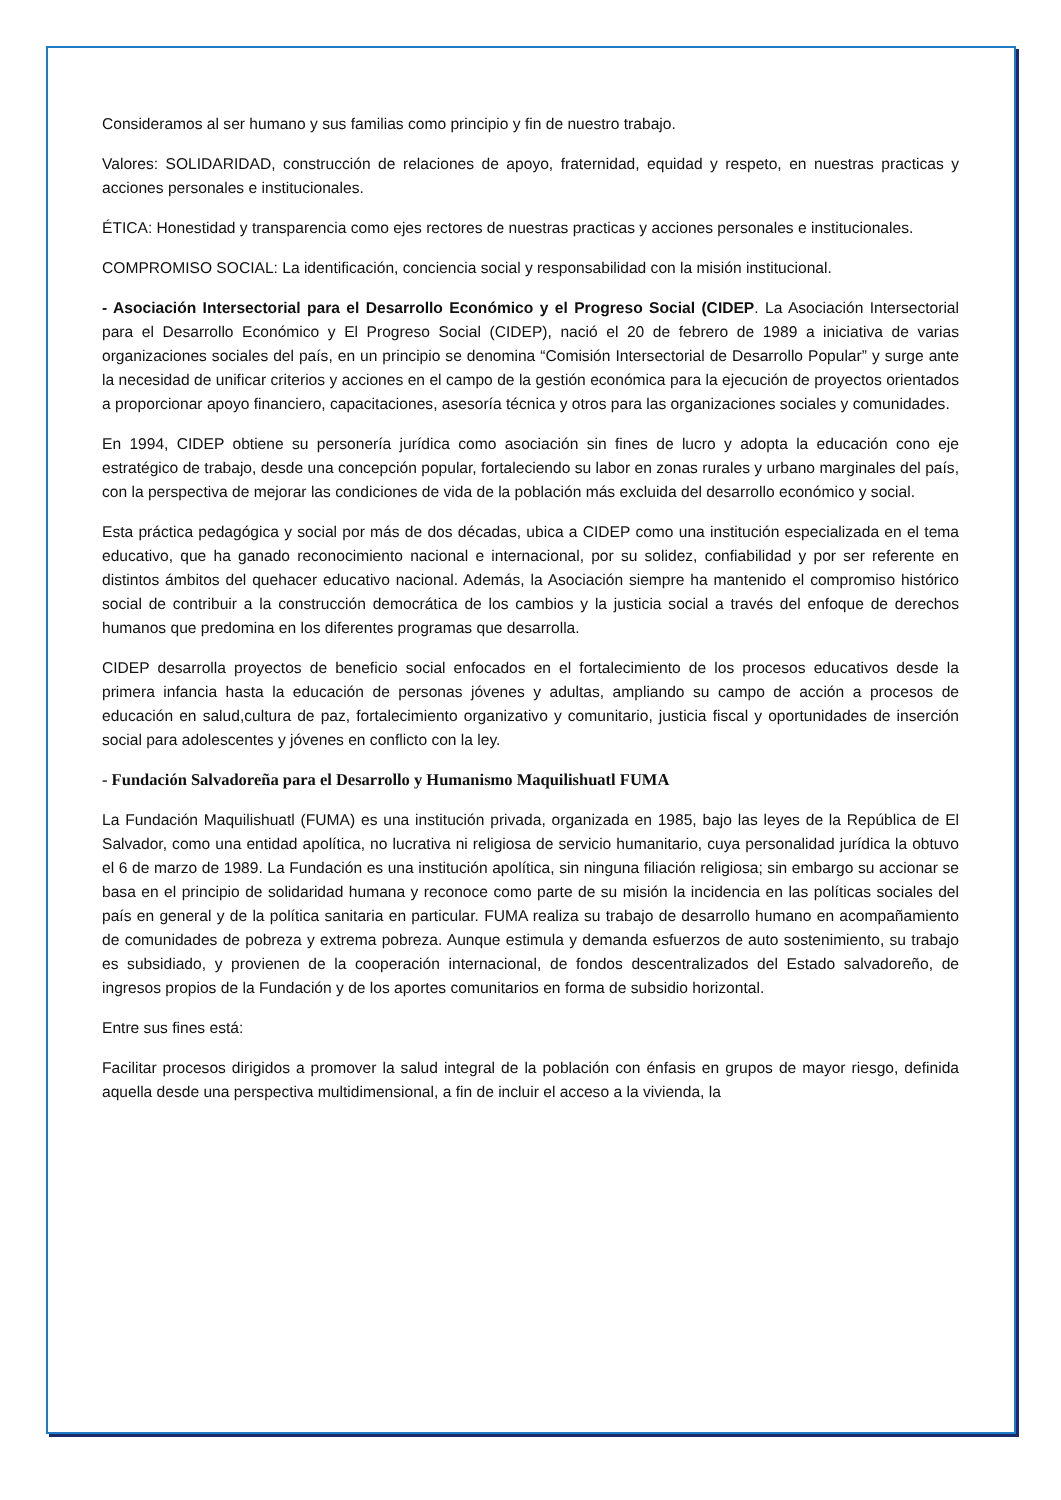Consideramos al ser humano y sus familias como principio y fin de nuestro trabajo.
Valores: SOLIDARIDAD, construcción de relaciones de apoyo, fraternidad, equidad y respeto, en nuestras practicas y acciones personales e institucionales.
ÉTICA: Honestidad y transparencia como ejes rectores de nuestras practicas y acciones personales e institucionales.
COMPROMISO SOCIAL: La identificación, conciencia social y responsabilidad con la misión institucional.
- Asociación Intersectorial para el Desarrollo Económico y el Progreso Social (CIDEP. La Asociación Intersectorial para el Desarrollo Económico y El Progreso Social (CIDEP), nació el 20 de febrero de 1989 a iniciativa de varias organizaciones sociales del país, en un principio se denomina “Comisión Intersectorial de Desarrollo Popular” y surge ante la necesidad de unificar criterios y acciones en el campo de la gestión económica para la ejecución de proyectos orientados a proporcionar apoyo financiero, capacitaciones, asesoría técnica y otros para las organizaciones sociales y comunidades.
En 1994, CIDEP obtiene su personería jurídica como asociación sin fines de lucro y adopta la educación cono eje estratégico de trabajo, desde una concepción popular, fortaleciendo su labor en zonas rurales y urbano marginales del país, con la perspectiva de mejorar las condiciones de vida de la población más excluida del desarrollo económico y social.
Esta práctica pedagógica y social por más de dos décadas, ubica a CIDEP como una institución especializada en el tema educativo, que ha ganado reconocimiento nacional e internacional, por su solidez, confiabilidad y por ser referente en distintos ámbitos del quehacer educativo nacional. Además, la Asociación siempre ha mantenido el compromiso histórico social de contribuir a la construcción democrática de los cambios y la justicia social a través del enfoque de derechos humanos que predomina en los diferentes programas que desarrolla.
CIDEP desarrolla proyectos de beneficio social enfocados en el fortalecimiento de los procesos educativos desde la primera infancia hasta la educación de personas jóvenes y adultas, ampliando su campo de acción a procesos de educación en salud,cultura de paz, fortalecimiento organizativo y comunitario, justicia fiscal y oportunidades de inserción social para adolescentes y jóvenes en conflicto con la ley.
- Fundación Salvadoreña para el Desarrollo y Humanismo Maquilishuatl FUMA
La Fundación Maquilishuatl (FUMA) es una institución privada, organizada en 1985, bajo las leyes de la República de El Salvador, como una entidad apolítica, no lucrativa ni religiosa de servicio humanitario, cuya personalidad jurídica la obtuvo el 6 de marzo de 1989. La Fundación es una institución apolítica, sin ninguna filiación religiosa; sin embargo su accionar se basa en el principio de solidaridad humana y reconoce como parte de su misión la incidencia en las políticas sociales del país en general y de la política sanitaria en particular. FUMA realiza su trabajo de desarrollo humano en acompañamiento de comunidades de pobreza y extrema pobreza. Aunque estimula y demanda esfuerzos de auto sostenimiento, su trabajo es subsidiado, y provienen de la cooperación internacional, de fondos descentralizados del Estado salvadoreño, de ingresos propios de la Fundación y de los aportes comunitarios en forma de subsidio horizontal.
Entre sus fines está:
Facilitar procesos dirigidos a promover la salud integral de la población con énfasis en grupos de mayor riesgo, definida aquella desde una perspectiva multidimensional, a fin de incluir el acceso a la vivienda, la